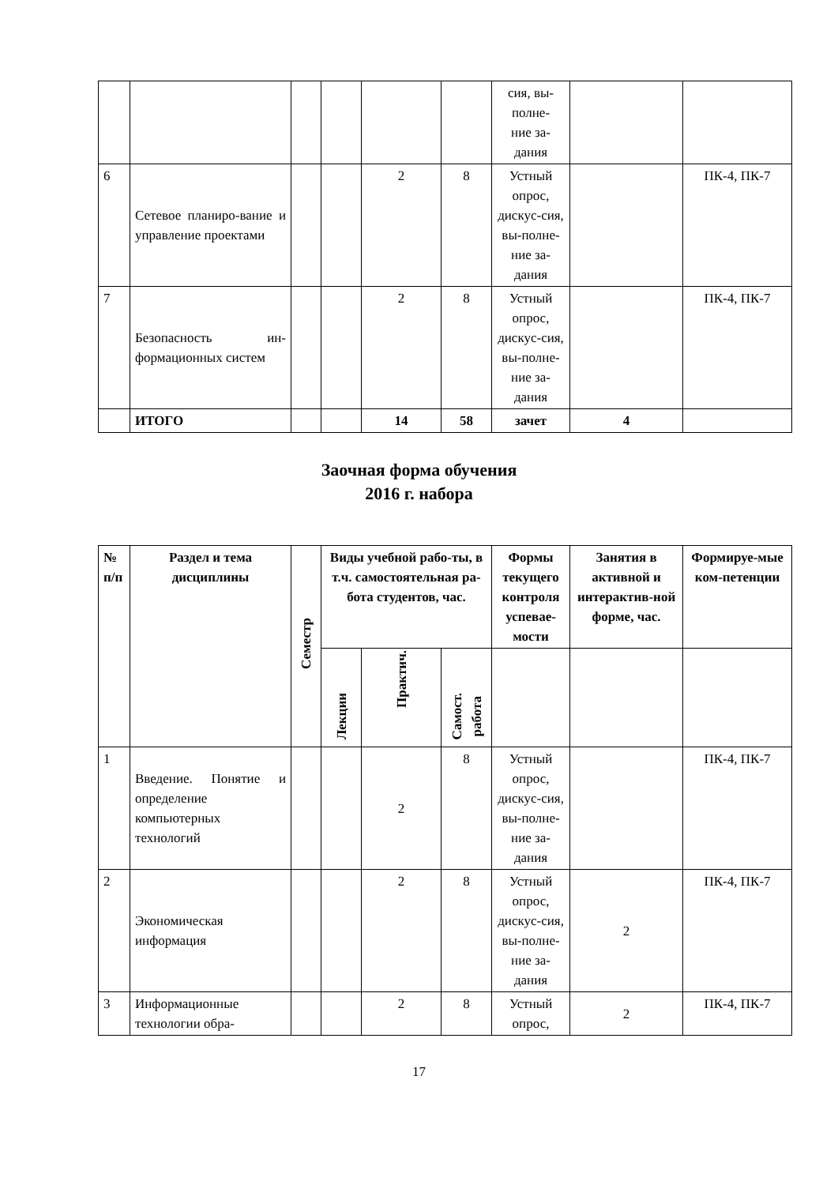| | | | | | | сия, вы- полне- ние за- дания | | |
| 6 | Сетевое планиро-вание и управление проектами | | | 2 | 8 | Устный опрос, дискус-сия, вы-полне-ние за-дания | | ПК-4, ПК-7 |
| 7 | Безопасность ин-формационных систем | | | 2 | 8 | Устный опрос, дискус-сия, вы-полне-ние за-дания | | ПК-4, ПК-7 |
| | ИТОГО | | | 14 | 58 | зачет | 4 | |
Заочная форма обучения
2016 г. набора
| № п/п | Раздел и тема дисциплины | Семестр | Виды учебной рабо-ты, в т.ч. самостоятельная ра-бота студентов, час. | | | Формы текущего контроля успевае-мости | Занятия в активной и интерактив-ной форме, час. | Формируе-мые ком-петенции |
| --- | --- | --- | --- | --- | --- | --- | --- | --- |
| | | | Лекции | Практич. | Самост. работа | | | |
| 1 | Введение. Понятие и определение компьютерных технологий | | | 2 | 8 | Устный опрос, дискус-сия, вы-полне-ние за-дания | | ПК-4, ПК-7 |
| 2 | Экономическая информация | | | 2 | 8 | Устный опрос, дискус-сия, вы-полне-ние за-дания | 2 | ПК-4, ПК-7 |
| 3 | Информационные технологии обра- | | | 2 | 8 | Устный опрос, | 2 | ПК-4, ПК-7 |
17